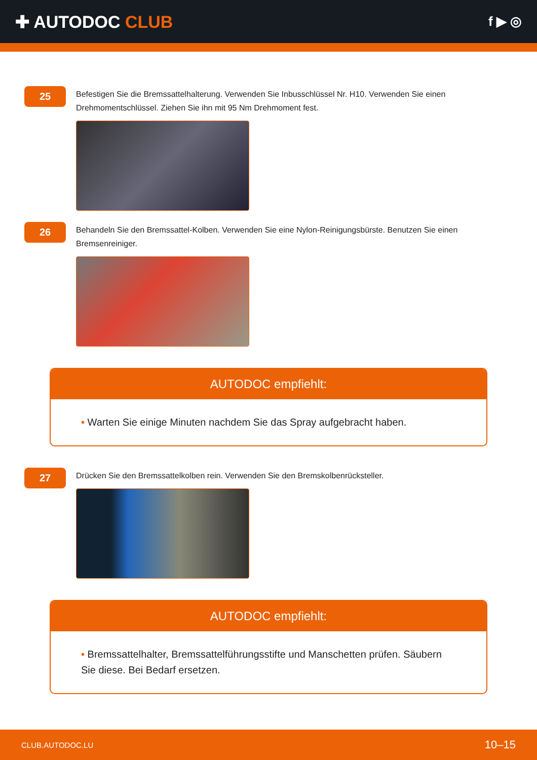✚ AUTODOC CLUB
f ▶ ◎
25
Befestigen Sie die Bremssattelhalterung. Verwenden Sie Inbusschlüssel Nr. H10. Verwenden Sie einen Drehmomentschlüssel. Ziehen Sie ihn mit 95 Nm Drehmoment fest.
26
Behandeln Sie den Bremssattel-Kolben. Verwenden Sie eine Nylon-Reinigungsbürste. Benutzen Sie einen Bremsenreiniger.
AUTODOC empfiehlt:
• Warten Sie einige Minuten nachdem Sie das Spray aufgebracht haben.
27
Drücken Sie den Bremssattelkolben rein. Verwenden Sie den Bremskolbenrücksteller.
AUTODOC empfiehlt:
• Bremssattelhalter, Bremssattelführungsstifte und Manschetten prüfen. Säubern Sie diese. Bei Bedarf ersetzen.
CLUB.AUTODOC.LU 10–15